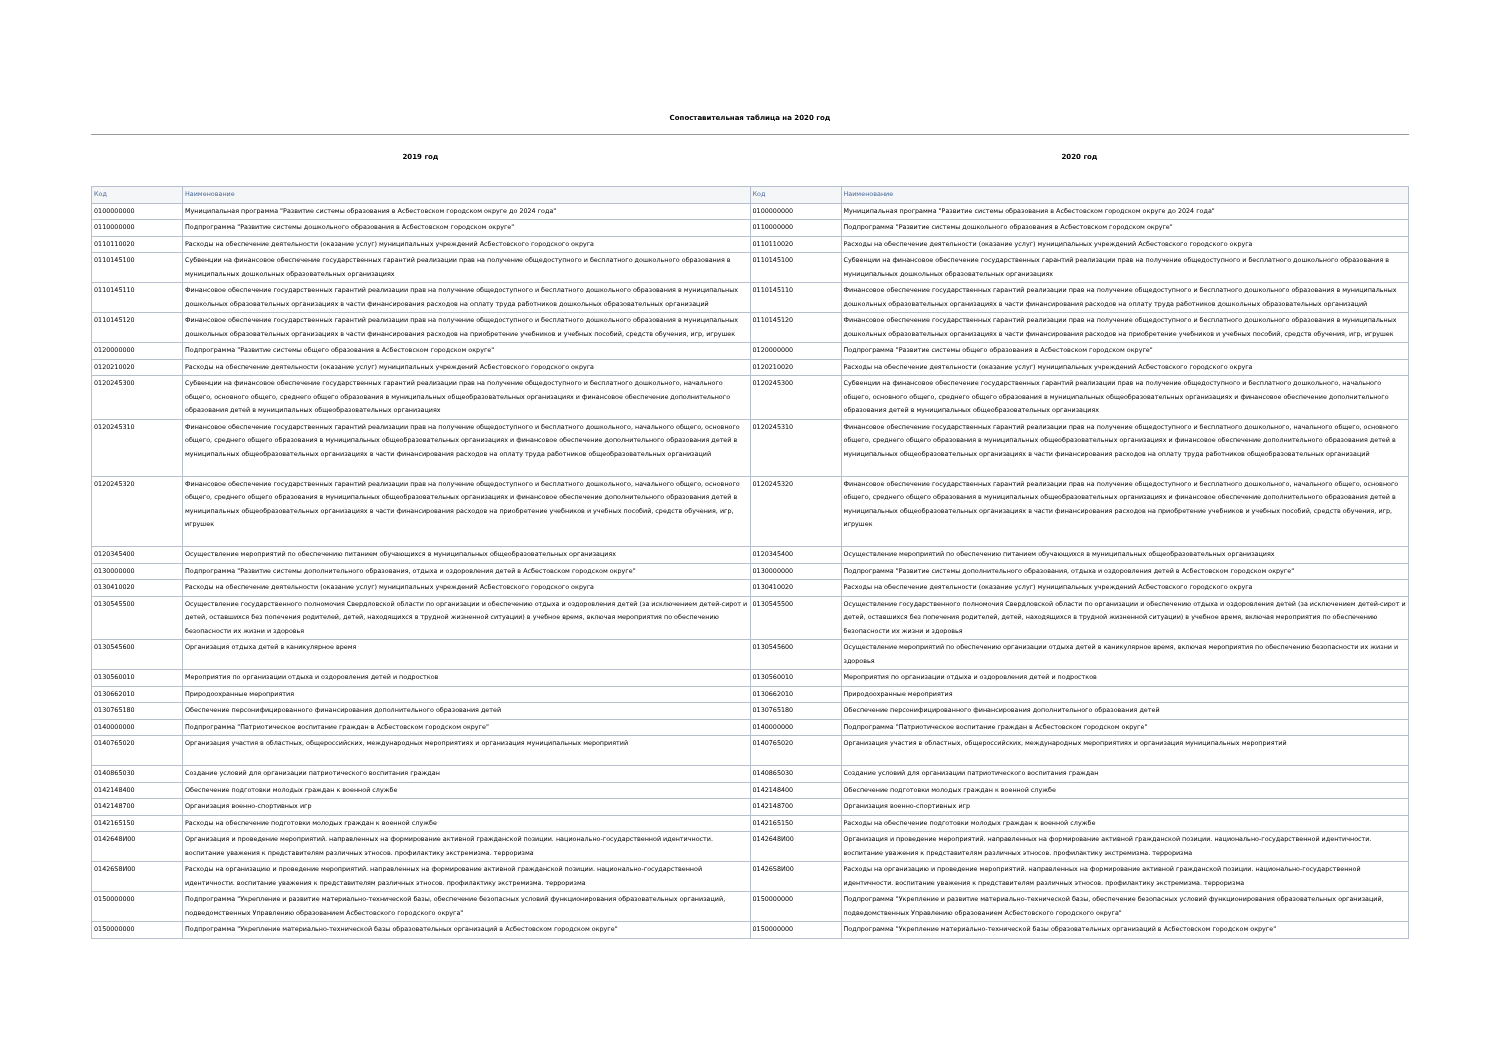Сопоставительная таблица на 2020 год
2019 год 2020 год
| Код | Наименование | Код | Наименование |
| --- | --- | --- | --- |
| 0100000000 | Муниципальная программа "Развитие системы образования в Асбестовском городском округе до 2024 года" | 0100000000 | Муниципальная программа "Развитие системы образования в Асбестовском городском округе до 2024 года" |
| 0110000000 | Подпрограмма "Развитие системы дошкольного образования в Асбестовском городском округе" | 0110000000 | Подпрограмма "Развитие системы дошкольного образования в Асбестовском городском округе" |
| 0110110020 | Расходы на обеспечение деятельности (оказание услуг) муниципальных учреждений Асбестовского городского округа | 0110110020 | Расходы на обеспечение деятельности (оказание услуг) муниципальных учреждений Асбестовского городского округа |
| 0110145100 | Субвенции на финансовое обеспечение государственных гарантий реализации прав на получение общедоступного и бесплатного дошкольного образования в муниципальных дошкольных образовательных организациях | 0110145100 | Субвенции на финансовое обеспечение государственных гарантий реализации прав на получение общедоступного и бесплатного дошкольного образования в муниципальных дошкольных образовательных организациях |
| 0110145110 | Финансовое обеспечение государственных гарантий реализации прав на получение общедоступного и бесплатного дошкольного образования в муниципальных дошкольных образовательных организациях в части финансирования расходов на оплату труда работников дошкольных образовательных организаций | 0110145110 | Финансовое обеспечение государственных гарантий реализации прав на получение общедоступного и бесплатного дошкольного образования в муниципальных дошкольных образовательных организациях в части финансирования расходов на оплату труда работников дошкольных образовательных организаций |
| 0110145120 | Финансовое обеспечение государственных гарантий реализации прав на получение общедоступного и бесплатного дошкольного образования в муниципальных дошкольных образовательных организациях в части финансирования расходов на приобретение учебников и учебных пособий, средств обучения, игр, игрушек | 0110145120 | Финансовое обеспечение государственных гарантий реализации прав на получение общедоступного и бесплатного дошкольного образования в муниципальных дошкольных образовательных организациях в части финансирования расходов на приобретение учебников и учебных пособий, средств обучения, игр, игрушек |
| 0120000000 | Подпрограмма "Развитие системы общего образования в Асбестовском городском округе" | 0120000000 | Подпрограмма "Развитие системы общего образования в Асбестовском городском округе" |
| 0120210020 | Расходы на обеспечение деятельности (оказание услуг) муниципальных учреждений Асбестовского городского округа | 0120210020 | Расходы на обеспечение деятельности (оказание услуг) муниципальных учреждений Асбестовского городского округа |
| 0120245300 | Субвенции на финансовое обеспечение государственных гарантий реализации прав на получение общедоступного и бесплатного дошкольного, начального общего, основного общего, среднего общего образования в муниципальных общеобразовательных организациях и финансовое обеспечение дополнительного образования детей в муниципальных общеобразовательных организациях | 0120245300 | Субвенции на финансовое обеспечение государственных гарантий реализации прав на получение общедоступного и бесплатного дошкольного, начального общего, основного общего, среднего общего образования в муниципальных общеобразовательных организациях и финансовое обеспечение дополнительного образования детей в муниципальных общеобразовательных организациях |
| 0120245310 | Финансовое обеспечение государственных гарантий реализации прав на получение общедоступного и бесплатного дошкольного, начального общего, основного общего, среднего общего образования в муниципальных общеобразовательных организациях и финансовое обеспечение дополнительного образования детей в муниципальных общеобразовательных организациях в части финансирования расходов на оплату труда работников общеобразовательных организаций | 0120245310 | Финансовое обеспечение государственных гарантий реализации прав на получение общедоступного и бесплатного дошкольного, начального общего, основного общего, среднего общего образования в муниципальных общеобразовательных организациях и финансовое обеспечение дополнительного образования детей в муниципальных общеобразовательных организациях в части финансирования расходов на оплату труда работников общеобразовательных организаций |
| 0120245320 | Финансовое обеспечение государственных гарантий реализации прав на получение общедоступного и бесплатного дошкольного, начального общего, основного общего, среднего общего образования в муниципальных общеобразовательных организациях и финансовое обеспечение дополнительного образования детей в муниципальных общеобразовательных организациях в части финансирования расходов на приобретение учебников и учебных пособий, средств обучения, игр, игрушек | 0120245320 | Финансовое обеспечение государственных гарантий реализации прав на получение общедоступного и бесплатного дошкольного, начального общего, основного общего, среднего общего образования в муниципальных общеобразовательных организациях и финансовое обеспечение дополнительного образования детей в муниципальных общеобразовательных организациях в части финансирования расходов на приобретение учебников и учебных пособий, средств обучения, игр, игрушек |
| 0120345400 | Осуществление мероприятий по обеспечению питанием обучающихся в муниципальных общеобразовательных организациях | 0120345400 | Осуществление мероприятий по обеспечению питанием обучающихся в муниципальных общеобразовательных организациях |
| 0130000000 | Подпрограмма "Развитие системы дополнительного образования, отдыха и оздоровления детей в Асбестовском городском округе" | 0130000000 | Подпрограмма "Развитие системы дополнительного образования, отдыха и оздоровления детей в Асбестовском городском округе" |
| 0130410020 | Расходы на обеспечение деятельности (оказание услуг) муниципальных учреждений Асбестовского городского округа | 0130410020 | Расходы на обеспечение деятельности (оказание услуг) муниципальных учреждений Асбестовского городского округа |
| 0130545500 | Осуществление государственного полномочия Свердловской области по организации и обеспечению отдыха и оздоровления детей (за исключением детей-сирот и детей, оставшихся без попечения родителей, детей, находящихся в трудной жизненной ситуации) в учебное время, включая мероприятия по обеспечению безопасности их жизни и здоровья | 0130545500 | Осуществление государственного полномочия Свердловской области по организации и обеспечению отдыха и оздоровления детей (за исключением детей-сирот и детей, оставшихся без попечения родителей, детей, находящихся в трудной жизненной ситуации) в учебное время, включая мероприятия по обеспечению безопасности их жизни и здоровья |
| 0130545600 | Организация отдыха детей в каникулярное время | 0130545600 | Осуществление мероприятий по обеспечению организации отдыха детей в каникулярное время, включая мероприятия по обеспечению безопасности их жизни и здоровья |
| 0130560010 | Мероприятия по организации отдыха и оздоровления детей и подростков | 0130560010 | Мероприятия по организации отдыха и оздоровления детей и подростков |
| 0130662010 | Природоохранные мероприятия | 0130662010 | Природоохранные мероприятия |
| 0130765180 | Обеспечение персонифицированного финансирования дополнительного образования детей | 0130765180 | Обеспечение персонифицированного финансирования дополнительного образования детей |
| 0140000000 | Подпрограмма "Патриотическое воспитание граждан в Асбестовском городском округе" | 0140000000 | Подпрограмма "Патриотическое воспитание граждан в Асбестовском городском округе" |
| 0140765020 | Организация участия в областных, общероссийских, международных мероприятиях и организация муниципальных мероприятий | 0140765020 | Организация участия в областных, общероссийских, международных мероприятиях и организация муниципальных мероприятий |
| 0140865030 | Создание условий для организации патриотического воспитания граждан | 0140865030 | Создание условий для организации патриотического воспитания граждан |
| 0142148400 | Обеспечение подготовки молодых граждан к военной службе | 0142148400 | Обеспечение подготовки молодых граждан к военной службе |
| 0142148700 | Организация военно-спортивных игр | 0142148700 | Организация военно-спортивных игр |
| 0142165150 | Расходы на обеспечение подготовки молодых граждан к военной службе | 0142165150 | Расходы на обеспечение подготовки молодых граждан к военной службе |
| 0142648И00 | Организация и проведение мероприятий. направленных на формирование активной гражданской позиции. национально-государственной идентичности. воспитание уважения к представителям различных этносов. профилактику экстремизма. терроризма | 0142648И00 | Организация и проведение мероприятий. направленных на формирование активной гражданской позиции. национально-государственной идентичности. воспитание уважения к представителям различных этносов. профилактику экстремизма. терроризма |
| 01426S8И00 | Расходы на организацию и проведение мероприятий. направленных на формирование активной гражданской позиции. национально-государственной идентичности. воспитание уважения к представителям различных этносов. профилактику экстремизма. терроризма | 01426S8И00 | Расходы на организацию и проведение мероприятий. направленных на формирование активной гражданской позиции. национально-государственной идентичности. воспитание уважения к представителям различных этносов. профилактику экстремизма. терроризма |
| 0150000000 | Подпрограмма "Укрепление и развитие материально-технической базы, обеспечение безопасных условий функционирования образовательных организаций, подведомственных Управлению образованием Асбестовского городского округа" | 0150000000 | Подпрограмма "Укрепление и развитие материально-технической базы, обеспечение безопасных условий функционирования образовательных организаций, подведомственных Управлению образованием Асбестовского городского округа" |
| 0150000000 | Подпрограмма "Укрепление материально-технической базы образовательных организаций в Асбестовском городском округе" | 0150000000 | Подпрограмма "Укрепление материально-технической базы образовательных организаций в Асбестовском городском округе" |